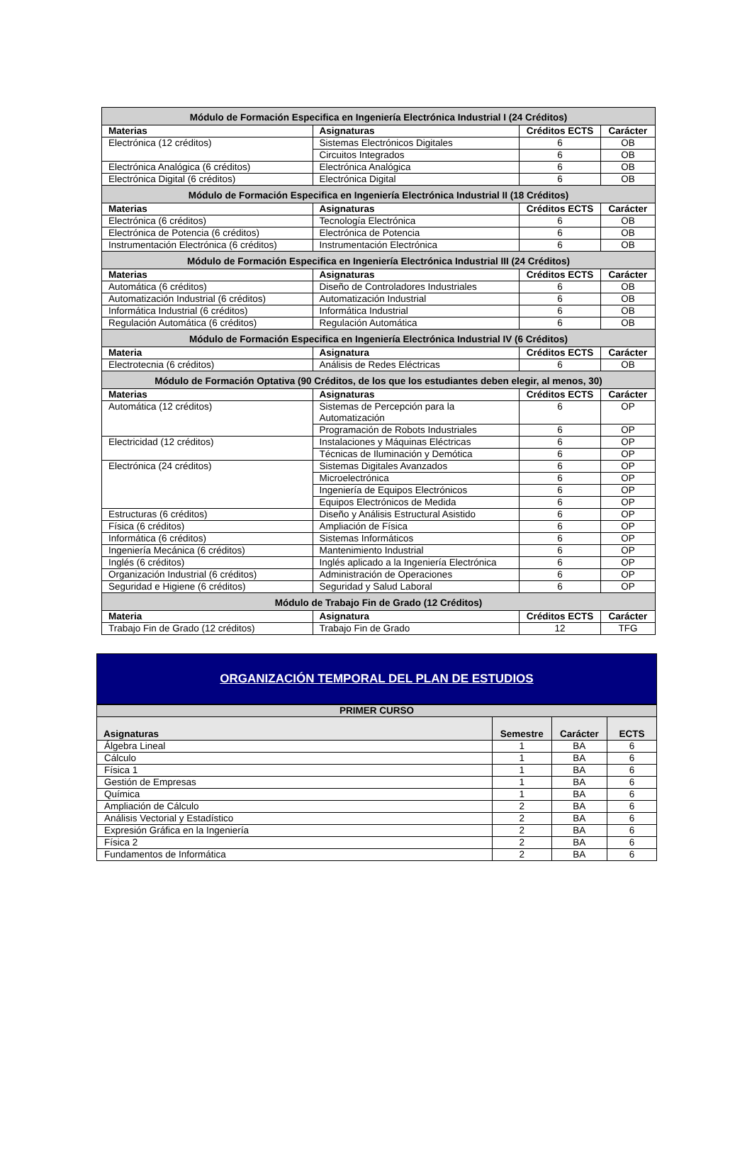| Módulo de Formación Especifica en Ingeniería Electrónica Industrial I (24 Créditos) | | | |
| Materias | Asignaturas | Créditos ECTS | Carácter |
| Electrónica (12 créditos) | Sistemas Electrónicos Digitales | 6 | OB |
| | Circuitos Integrados | 6 | OB |
| Electrónica Analógica (6 créditos) | Electrónica Analógica | 6 | OB |
| Electrónica Digital (6 créditos) | Electrónica Digital | 6 | OB |
| Módulo de Formación Especifica en Ingeniería Electrónica Industrial II (18 Créditos) | | | |
| Materias | Asignaturas | Créditos ECTS | Carácter |
| Electrónica (6 créditos) | Tecnología Electrónica | 6 | OB |
| Electrónica de Potencia (6 créditos) | Electrónica de Potencia | 6 | OB |
| Instrumentación Electrónica (6 créditos) | Instrumentación Electrónica | 6 | OB |
| Módulo de Formación Especifica en Ingeniería Electrónica Industrial III (24 Créditos) | | | |
| Materias | Asignaturas | Créditos ECTS | Carácter |
| Automática (6 créditos) | Diseño de Controladores Industriales | 6 | OB |
| Automatización Industrial (6 créditos) | Automatización Industrial | 6 | OB |
| Informática Industrial (6 créditos) | Informática Industrial | 6 | OB |
| Regulación Automática (6 créditos) | Regulación Automática | 6 | OB |
| Módulo de Formación Especifica en Ingeniería Electrónica Industrial IV (6 Créditos) | | | |
| Materia | Asignatura | Créditos ECTS | Carácter |
| Electrotecnia (6 créditos) | Análisis de Redes Eléctricas | 6 | OB |
| Módulo de Formación Optativa (90 Créditos, de los que los estudiantes deben elegir, al menos, 30) | | | |
| Materias | Asignaturas | Créditos ECTS | Carácter |
| Automática (12 créditos) | Sistemas de Percepción para la Automatización | 6 | OP |
| | Programación de Robots Industriales | 6 | OP |
| Electricidad (12 créditos) | Instalaciones y Máquinas Eléctricas | 6 | OP |
| | Técnicas de Iluminación y Demótica | 6 | OP |
| Electrónica (24 créditos) | Sistemas Digitales Avanzados | 6 | OP |
| | Microelectrónica | 6 | OP |
| | Ingeniería de Equipos Electrónicos | 6 | OP |
| | Equipos Electrónicos de Medida | 6 | OP |
| Estructuras (6 créditos) | Diseño y Análisis Estructural Asistido | 6 | OP |
| Física (6 créditos) | Ampliación de Física | 6 | OP |
| Informática (6 créditos) | Sistemas Informáticos | 6 | OP |
| Ingeniería Mecánica (6 créditos) | Mantenimiento Industrial | 6 | OP |
| Inglés (6 créditos) | Inglés aplicado a la Ingeniería Electrónica | 6 | OP |
| Organización Industrial (6 créditos) | Administración de Operaciones | 6 | OP |
| Seguridad e Higiene (6 créditos) | Seguridad y Salud Laboral | 6 | OP |
| Módulo de Trabajo Fin de Grado (12 Créditos) | | | |
| Materia | Asignatura | Créditos ECTS | Carácter |
| Trabajo Fin de Grado (12 créditos) | Trabajo Fin de Grado | 12 | TFG |
ORGANIZACIÓN TEMPORAL DEL PLAN DE ESTUDIOS
| PRIMER CURSO | | | |
| Asignaturas | Semestre | Carácter | ECTS |
| Álgebra Lineal | 1 | BA | 6 |
| Cálculo | 1 | BA | 6 |
| Física 1 | 1 | BA | 6 |
| Gestión de Empresas | 1 | BA | 6 |
| Química | 1 | BA | 6 |
| Ampliación de Cálculo | 2 | BA | 6 |
| Análisis Vectorial y Estadístico | 2 | BA | 6 |
| Expresión Gráfica en la Ingeniería | 2 | BA | 6 |
| Física 2 | 2 | BA | 6 |
| Fundamentos de Informática | 2 | BA | 6 |